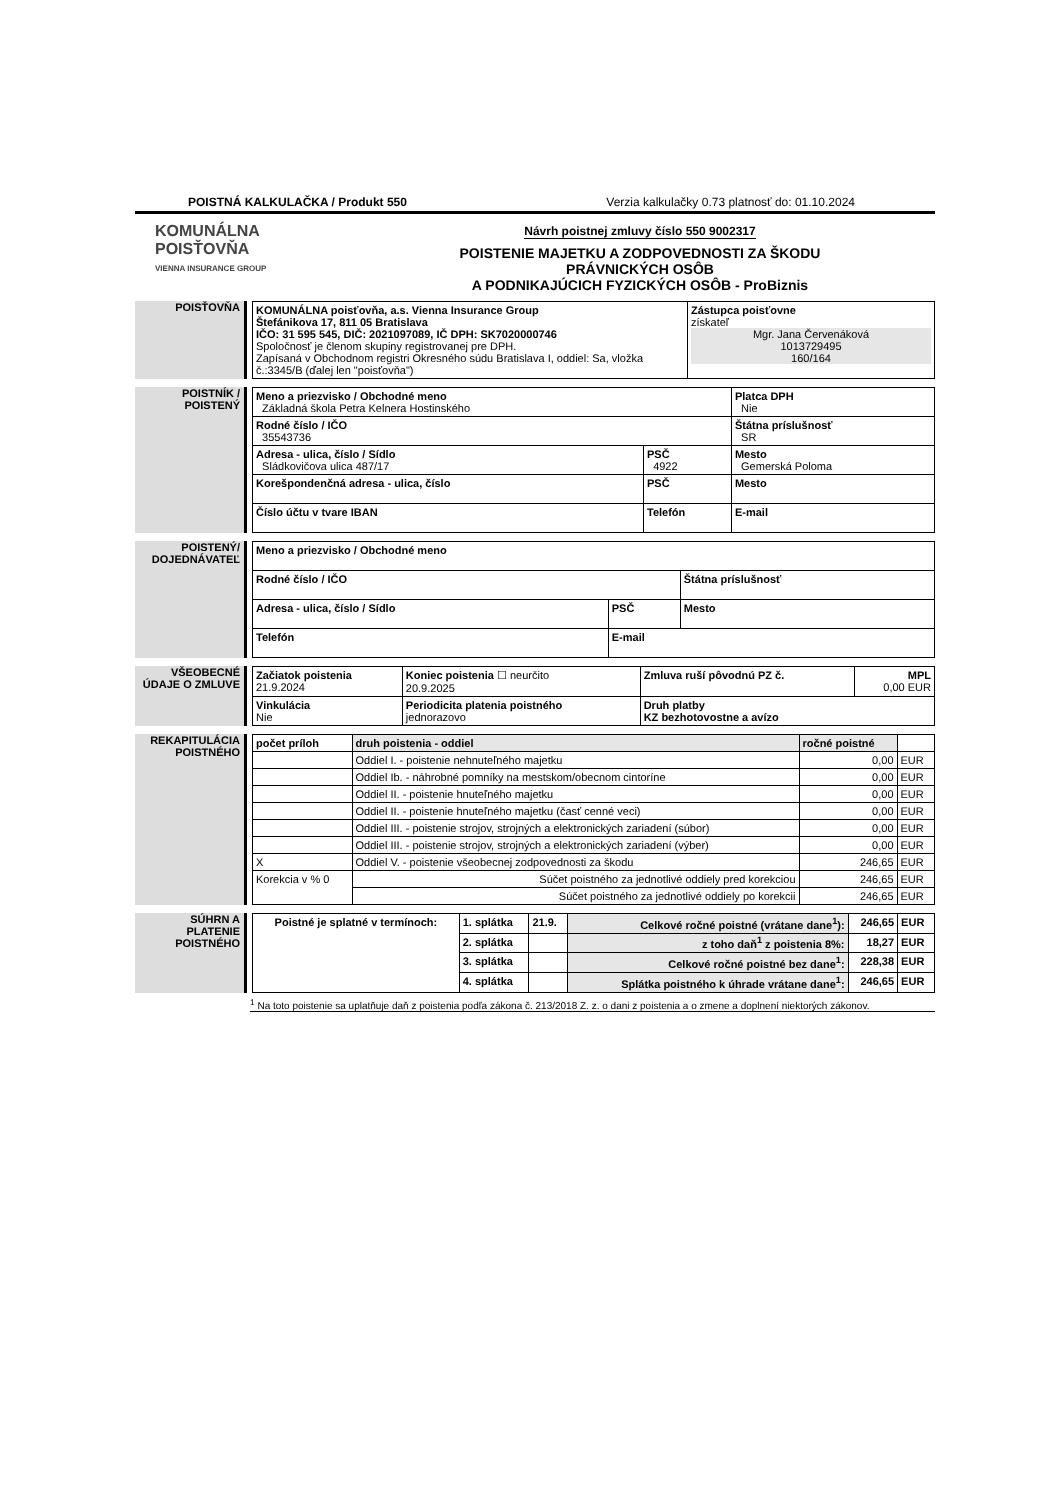POISTNÁ KALKULAČKA / Produkt 550 Verzia kalkulačky 0.73 platnosť do: 01.10.2024
KOMUNÁLNA
POISŤOVŇA
VIENNA INSURANCE GROUP
Návrh poistnej zmluvy číslo 550 9002317
POISTENIE MAJETKU A ZODPOVEDNOSTI ZA ŠKODU
PRÁVNICKÝCH OSÔB
A PODNIKAJÚCICH FYZICKÝCH OSÔB - ProBiznis
POISŤOVŇA
| KOMUNÁLNA poisťovňa, a.s. Vienna Insurance Group Štefánikova 17, 811 05 Bratislava IČO: 31 595 545, DIČ: 2021097089, IČ DPH: SK7020000746 Spoločnosť je členom skupiny registrovanej pre DPH. Zapísaná v Obchodnom registri Okresného súdu Bratislava I, oddiel: Sa, vložka č.:3345/B (ďalej len "poisťovňa") | Zástupca poisťovne získateľ Mgr. Jana Červenáková 1013729495 160/164 |
POISTNÍK / POISTENÝ
| Meno a priezvisko / Obchodné meno Základná škola Petra Kelnera Hostinského | | Platca DPH Nie |
| Rodné číslo / IČO 35543736 | | Štátna príslušnosť SR |
| Adresa - ulica, číslo / Sídlo Sládkovičova ulica 487/17 | PSČ 4922 | Mesto Gemerská Poloma |
| Korešpondenčná adresa - ulica, číslo | PSČ | Mesto |
| Číslo účtu v tvare IBAN | Telefón | E-mail |
POISTENÝ/ DOJEDNÁVATEĽ
| Meno a priezvisko / Obchodné meno | | |
| Rodné číslo / IČO | | Štátna príslušnosť |
| Adresa - ulica, číslo / Sídlo | PSČ | Mesto |
| Telefón | E-mail | |
VŠEOBECNÉ ÚDAJE O ZMLUVE
| Začiatok poistenia 21.9.2024 | Koniec poistenia ☐ neurčito 20.9.2025 | Zmluva ruší pôvodnú PZ č. | MPL 0,00 EUR |
| Vinkulácia Nie | Periodicita platenia poistného jednorazovo | Druh platby KZ bezhotovostne a avízo | |
REKAPITULÁCIA POISTNÉHO
| počet príloh | druh poistenia - oddiel | ročné poistné | |
| --- | --- | --- | --- |
| | Oddiel I. - poistenie nehnuteľného majetku | 0,00 | EUR |
| | Oddiel Ib. - náhrobné pomníky na mestskom/obecnom cintoríne | 0,00 | EUR |
| | Oddiel II. - poistenie hnuteľného majetku | 0,00 | EUR |
| | Oddiel II. - poistenie hnuteľného majetku (časť cenné veci) | 0,00 | EUR |
| | Oddiel III. - poistenie strojov, strojných a elektronických zariadení (súbor) | 0,00 | EUR |
| | Oddiel III. - poistenie strojov, strojných a elektronických zariadení (výber) | 0,00 | EUR |
| X | Oddiel V. - poistenie všeobecnej zodpovednosti za škodu | 246,65 | EUR |
| Korekcia v % 0 | Súčet poistného za jednotlivé oddiely pred korekciou | 246,65 | EUR |
| | Súčet poistného za jednotlivé oddiely po korekcii | 246,65 | EUR |
SÚHRN A PLATENIE POISTNÉHO
| Poistné je splatné v termínoch: | 1. splátka | 21.9. | Celkové ročné poistné (vrátane dane<sup>1</sup>): | 246,65 | EUR |
| | 2. splátka | | z toho daň<sup>1</sup> z poistenia 8%: | 18,27 | EUR |
| | 3. splátka | | Celkové ročné poistné bez dane<sup>1</sup>: | 228,38 | EUR |
| | 4. splátka | | Splátka poistného k úhrade vrátane dane<sup>1</sup>: | 246,65 | EUR |
<sup>1</sup> Na toto poistenie sa uplatňuje daň z poistenia podľa zákona č. 213/2018 Z. z. o dani z poistenia a o zmene a doplnení niektorých zákonov.